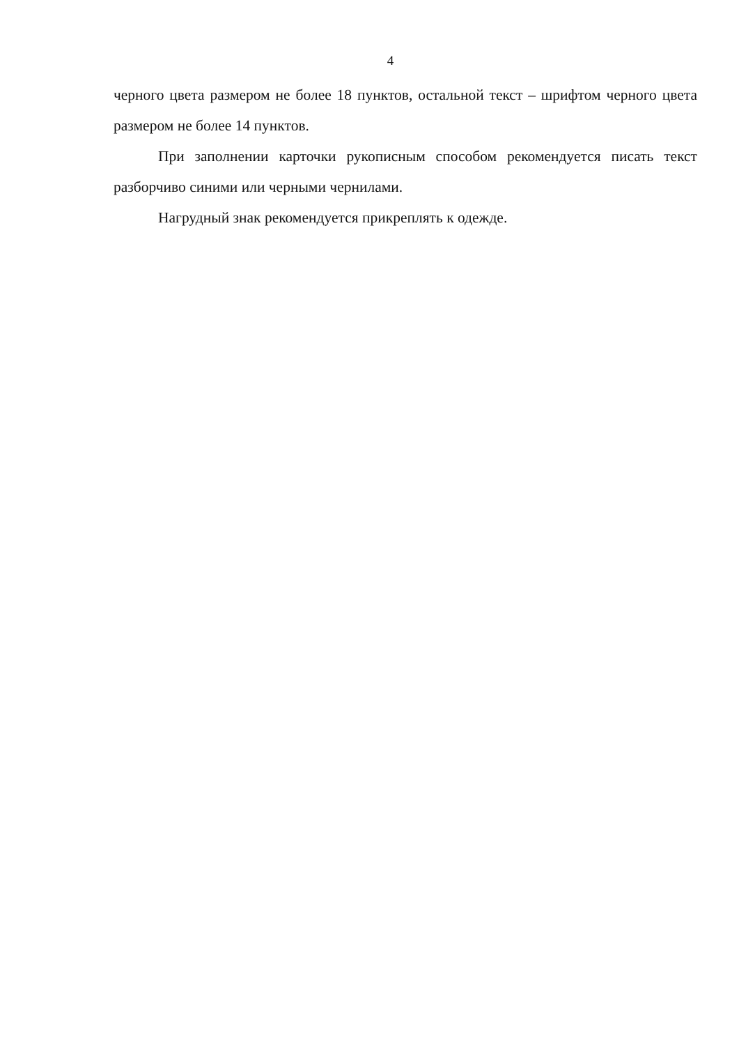4
черного цвета размером не более 18 пунктов, остальной текст – шрифтом черного цвета размером не более 14 пунктов.
При заполнении карточки рукописным способом рекомендуется писать текст разборчиво синими или черными чернилами.
Нагрудный знак рекомендуется прикреплять к одежде.